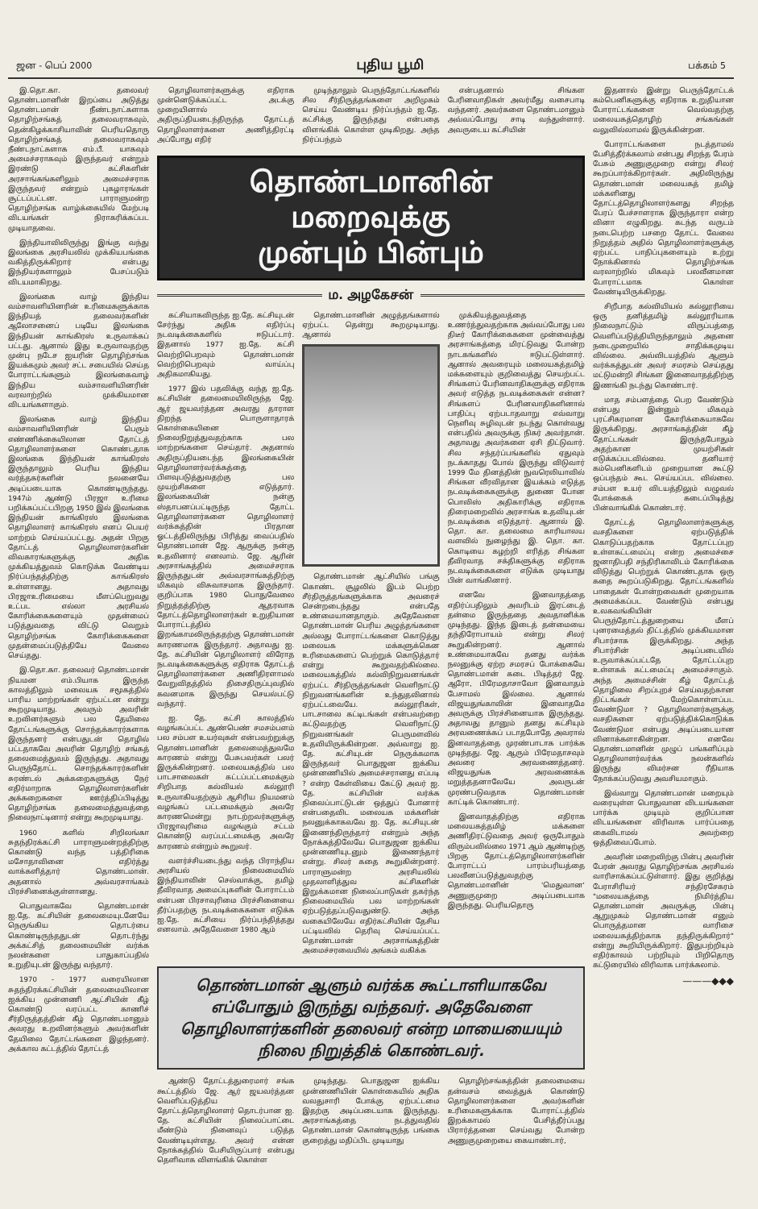ஜன - பெப் 2000 புதிய பூமி பக்கம் 5
இ.தொ.கா. தலைவர் தொண்டமானின் இறப்பை அடுத்து தொண்டமான் நீண்டநாட்களாக தொழிற்சங்கத் தலைவராகவும், தென்கிழக்காசியாவின் பெரியதொரு தொழிற்சங்கத் தலைவராகவும் நீண்டநாட்களாக எம்.பீ. யாகவும் அமைச்சராகவும் இருந்தவர் என்றும் இரண்டு கட்சிகளின் அரசாங்கங்களிலும் அமைச்சராக இருந்தவர் என்றும் புகழாரங்கள் சூட்டப்பட்டன. பாராளுமன்ற தொழிற்சங்க வாழ்க்கையில் மேற்படி விடயங்கள் நிராகரிக்கப்பட முடியாதவை.
இந்தியாவிலிருந்து இங்கு வந்து இலங்கை அரசியலில் முக்கியபங்கை வகித்திருக்கிறார் என்பது இந்தியர்களாலும் பேசப்படும் விடயமாகிறது.
இலங்கை வாழ் இந்திய வம்சாவளியினரின் உரிமைகளுக்காக இந்தியத் தலைவர்களின் ஆலோசனைப் படியே இலங்கை இந்தியன் காங்கிரஸ் உருவாக்கப் பட்டது. ஆனால் இது உருவாவதற்கு முன்பு நடேச ஐயரின் தொழிற்சங்க இயக்கமும் அவர் சட்ட சபையில் செய்த போராட்டங்களும் இலங்கைவாழ் இந்திய வம்சாவளியினரின் வரலாற்றில் முக்கியமான விடயங்களாகும்.
இலங்கை வாழ் இந்திய வம்சாவளியினரின் பெரும் எண்ணிக்கையிலான தோட்டத் தொழிலாளர்களை கொண்டதாக இலங்கை இந்தியன் காங்கிரஸ் இருந்தாலும் பெரிய இந்திய வர்த்தகர்களின் நலனையே அடிப்படையாக கொண்டிருந்தது. 1947ம் ஆண்டு பிரஜா உரிமை பறிக்கப்பட்டபிறகு 1950 இல் இலங்கை இந்தியன் காங்கிரஸ் இலங்கை தொழிலாளர் காங்கிரஸ் எனப் பெயர் மாற்றம் செய்யப்பட்டது. அதன் பிறகு தோட்டத் தொழிலாளர்களின் விவகாரங்களுக்கு அதிக முக்கியத்துவம் கொடுக்க வேண்டிய நிர்ப்பந்தத்திற்கு காங்கிரஸ் உள்ளானது. அதாவது பிரஜாஉரிமையை மீளப்பெறுவது உட்பட எல்லா அரசியல் கோரிக்கைகளையும் முதன்மைப் படுத்துவதை விட்டு வெறும் தொழிற்சங்க கோரிக்கைகளை முதன்மைப்படுத்தியே வேலை செய்தது.
இ.தொ.கா. தலைவர் தொண்டமான் நியமன எம்.பியாக இருந்த காலத்திலும் மலையக சமூகத்தில் பாரிய மாற்றங்கள் ஏற்பட்டன என்று கூறமுடியாது. அவரும் அவரின் உறவினர்களும் பல தேயிலை தோட்டங்களுக்கு சொந்தக்காரர்களாக இருந்தனர் என்பதுடன் தொழில் பட்டதாகவே அவரின் தொழிற் சங்கத் தலைமைத்துவம் இருந்தது. அதாவது பெருந்தோட்ட சொந்தக்காரர்களின் சுரண்டல் அக்கறைகளுக்கு நேர் எதிர்மாறாக தொழிலாளர்களின் அக்கறைகளை ஊர்த்திப்பிடித்து தொழிற்சங்க தலைமைத்துவத்தை நிலைநாட்டினார் என்று கூறமுடியாது.
1960 களில் சிறிலங்கா சுதந்திரக்கட்சி பாராளுமன்றத்திற்கு கொண்டு வந்த பத்திரிகை மசோதாவினை எதிர்த்து வாக்களித்தார் தொண்டமான். அதனால் அவ்வரசாங்கம் பிரச்சினைக்குள்ளானது.
பொதுவாகவே தொண்டமான் ஐ.தே. கட்சியின் தலைமையுடனேயே நெருங்கிய தொடர்பை கொண்டிருந்ததுடன் தொடர்ந்து அக்கட்சித் தலைமையின் வர்க்க நலன்களை பாதுகாப்பதில் உறுதியுடன் இருந்து வந்தார்.
1970 - 1977 வரையிலான சுதந்திரக்கட்சியின் தலைமையிலான ஐக்கிய முன்னணி ஆட்சியின் கீழ் கொண்டு வரப்பட்ட காணிச் சீர்திருத்தத்தின் கீழ் தொண்டமானும் அவரது உறவினர்களும் அவர்களின் தேயிலை தோட்டங்களை இழந்தனர். அக்கால கட்டத்தில் தோட்டத்
தொழிலாளர்களுக்கு எதிராக முன்னெடுக்கப்பட்ட அடக்கு முறையினால் அதிருப்தியடைந்திருந்த தோட்டத் தொழிலாளர்களை அணித்திரட்டி அப்போது எதிர்
முடிந்தாலும் பெருந்தோட்டங்களில் சில சீர்திருத்தங்களை அறிமுகம் செய்ய வேண்டிய நிர்ப்பந்தம் ஐ.தே. கட்சிக்கு இருந்தது என்பதை விளங்கிக் கொள்ள முடிகிறது. அந்த நிர்ப்பந்தம்
என்பதனால் சிங்கள பேரினவாதிகள் அவர்மீது வசைபாடி வந்தனர். அவர்களை தொண்டமானும் அவ்வப்போது சாடி வந்துள்ளார். அவருடைய கட்சியின்
தொண்டமானின் மறைவுக்கு
முன்பும் பின்பும்
ம. அழகேசன்
கட்சியாகவிருந்த ஐ.தே. கட்சியுடன் சேர்ந்து அதிக எதிர்ப்பு நடவடிக்கைகளில் ஈடுபட்டார். இதனால் 1977 ஐ.தே. கட்சி வெற்றிபெறவும் தொண்டமான் வெற்றிபெறவும் வாய்ப்பு அதிகமாகியது.
1977 இல் பதவிக்கு வந்த ஐ.தே. கட்சியின் தலைமையிலிருந்த ஜே. ஆர் ஜயவர்த்தன அவரது தாராள திறந்த பொருளாதாரக் கொள்கையினை நிலைநிறுத்துவதற்காக பல மாற்றங்களை செய்தார். அதனால் அதிருப்தியடைந்த இலங்கையின் தொழிலாளர்வர்க்கத்தை பிளவுபடுத்துவதற்கு பல முயற்சிகளை எடுத்தார். இலங்கையின் நன்கு ஸ்தாபனப்பட்டிருந்த தோட்ட தொழிலாளர்களை தொழிலாளர் வர்க்கத்தின் பிரதான ஓட்டத்திலிருந்து பிரித்து வைப்பதில் தொண்டமான் ஜே. ஆருக்கு நன்கு உதவினார் எனலாம். ஜே. ஆரின் அரசாங்கத்தில் அமைச்சராக இருந்ததுடன் அவ்வரசாங்கத்திற்கு மிகவும் விசுவாசமாக இருந்தார். குறிப்பாக 1980 பொதுவேலை நிறுத்தத்திற்கு ஆதரவாக தோட்டத்தொழிலாளர்கள் உறுதியான போராட்டத்தில் இறங்காமலிருந்ததற்கு தொண்டமான் காரணமாக இருந்தார். அதாவது ஐ. தே. கட்சியின் தொழிலாளர் விரோத நடவடிக்கைகளுக்கு எதிராக தோட்டத் தொழிலாளர்களை அணிதிரளாமல் வேறுவிதத்தில் திசைதிருப்புவதில் கவனமாக இருந்து செயல்பட்டு வந்தார்.
ஐ. தே. கட்சி காலத்தில் வழங்கப்பட்ட ஆண்பெண் சமசம்பளம் பல சம்பள உயர்வுகள் என்பவற்றுக்கு தொண்டமானின் தலைமைத்துவமே காரணம் என்று பேசுபவர்கள் பலர் இருக்கின்றனர். மலையகத்தில் பல பாடசாலைகள் கட்டப்பட்டமைக்கும் சிறிபாத கல்வியல் கல்லூரி உருவாகியதற்கும் ஆசிரிய நியமனம் வழங்கப் பட்டமைக்கும் அவரே காரணமென்று நாடற்றவர்களுக்கு பிரஜாவுரிமை வழங்கும் சட்டம் கொண்டு வரப்பட்டமைக்கு அவரே காரணம் என்றும் கூறுவர்.
வளர்ச்சியடைந்து வந்த பிராந்திய அரசியல் நிலைமையில் இந்தியாவின் செல்வாக்கு, தமிழ் தீவிரவாத அமைப்புகளின் போராட்டம் என்பன பிரசாவுரிமை பிரச்சினையை தீர்ப்பதற்கு நடவடிக்கைகளை எடுக்க ஐ.தே. கட்சியை நிர்ப்பந்தித்தது எனலாம். அதேவேளை 1980 ஆம்
தொண்டமானின் அழுத்தங்களால் ஏற்பட்ட தென்று கூறமுடியாது. ஆனால்
தொண்டமான் ஆட்சியில் பங்கு கொண்ட சூழலில் இடம் பெற்ற சீர்திருத்தங்களுக்காக அவரைச் சென்றடைந்தது என்பதே உண்மையானதாகும். அதேவேளை தொண்டமான் பெரிய அழுத்தங்களை அல்லது போராட்டங்களை கொடுத்து மலையக மக்களுக்கென உரிமைகளைப் பெற்றுக் கொடுத்தார் என்று கூறுவதற்கில்லை. மலையகத்தில் கல்விநிறுவனங்கள் ஏற்பட்ட சீர்திருத்தங்கள் வெளிநாட்டு நிறுவனங்களின் உந்துதலினால் ஏற்பட்டவையே. கல்லூரிகள், பாடசாலை கட்டிடங்கள் என்பவற்றை கட்டுவதற்கு வெளிநாட்டு நிறுவனங்கள் பெருமளவில் உதவியிருக்கின்றன. அவ்வாறு ஐ. தே. கட்சியுடன் நெருக்கமாக இருந்தவர் பொதுஜன ஐக்கிய முன்னணியில் அமைச்சரானது எப்படி ? என்ற கேள்வியை கேட்டு அவர் ஐ. தே. கட்சியின் வர்க்க நிலைப்பாட்டுடன் ஒத்துப் போனார் என்பதைவிட மலையக மக்களின் நலனுக்காகவவே ஐ. தே. கட்சியுடன் இணைந்திருந்தார் என்றும் அந்த நோக்கத்திலேயே பொதுஜன ஐக்கிய முன்னணியுடனும் இணைந்தார் என்று. சிலர் கதை கூறுகின்றனர். பாராளுமன்ற அரசியலில் முதலாளித்துவ கட்சிகளின் இறுக்கமான நிலைப்பாடுகள் தகர்ந்த நிலைமையில் பல மாற்றங்கள் ஏற்படுத்தப்படுவதுண்டு. அந்த வகையிலேயே எதிர்கட்சியின் தேசிய பட்டியலில் தெரிவு செய்யப்பட்ட தொண்டமான் அரசாங்கத்தின் அமைச்சரவையில் அங்கம் வகிக்க
முக்கியத்துவத்தை உணர்த்துவதற்காக அவ்வப்போது பல திடீர் கோரிக்கைகளை முன்வைத்து அரசாங்கத்தை மிரட்டுவது போன்ற நாடகங்களில் ஈடுபட்டுள்ளார். ஆனால் அவரையும் மலையகத்தமிழ் மக்களையும் குறிவைத்து செயற்பட்ட சிங்களப் பேரினவாதிகளுக்கு எதிராக அவர் எடுத்த நடவடிக்கைகள் என்ன? சிங்களப் பேரினவாதிகளினால் பாதிப்பு ஏற்படாதவாறு எவ்வாறு நெளிவு சுழிவுடன் நடந்து கொள்வது என்பதில் அவருக்கு நிகர் அவர்தான். அதாவது அவர்களை ஏசி திட்டுவார். சில சந்தர்ப்பங்களில் ஏதுவும் நடக்காதது போல் இருந்து விடுவார் 1999 மே தினத்தின் நுவரெலியாவில் சிங்கள வீரவிதான இயக்கம் எடுத்த நடவடிக்கைகளுக்கு துணை போன பொலிஸ் அதிகாரிக்கு எதிராக திரைமறைவில் அரசாங்க உதவியுடன் நடவடிக்கை எடுத்தார். ஆனால் இ. தொ. கா. தலைமை காரியாலய வளவில் நுழைந்து இ. தொ. கா. கொடியை கழற்றி எரித்த சிங்கள தீவிரவாத சக்திகளுக்கு எதிராக நடவடிக்கைகளை எடுக்க முடியாது பின் வாங்கினார்.
எனவே இனவாதத்தை எதிர்ப்பதிலும் அவரிடம் இரட்டைத் தன்மை இருந்ததை அவதானிக்க முடிந்தது. இந்த இடைத் தன்மையை தந்திரோபாயம் என்று சிலர் கூறுகின்றனர். ஆனால் உண்மையாகவே தனது வர்க்க நலனுக்கு ஏற்ற சமரசப் போக்கையே தொண்டமான் கடை பிடித்தர் ஜே. ஆரோ, பிரேமதாசாவோ இனவாதம் பேசாமல் இல்லை. ஆனால் விஜயதுங்காவின் இனவாதமே அவருக்கு பிரச்சினையாக இருந்தது. அதாவது தானும் தனது கட்சியும் அரவணைக்கப் படாதபோதே அவரால் இனவாதத்தை முரண்பாடாக பார்க்க முடிந்தது. ஜே. ஆரும் பிரேமதாசவும் அவரை அரவணைத்தனர். விஜயதுங்க அரவணைக்க மறுத்ததனாலேயே அவருடன் முரண்படுவதாக தொண்டமான் காட்டிக் கொண்டார்.
இனவாதத்திற்கு எதிராக மலையகத்தமிழ் மக்களை அணிதிரட்டுவதை அவர் ஒருபோதும் விரும்பவில்லை 1971 ஆம் ஆண்டிற்கு பிறகு தோட்டத்தொழிலாளர்களின் போராட்டப் பாரம்பரியத்தை பலவீனப்படுத்துவதற்கு தொண்டமானின் 'மெதுவான' அணுகுமுறை அடிப்படையாக இருந்தது. பெரியதொரு
தொண்டமான் ஆளும் வர்க்க கூட்டாளியாகவே எப்போதும் இருந்து வந்தவர். அதேவேளை தொழிலாளர்களின் தலைவர் என்ற மாயையையும் நிலை நிறுத்திக் கொண்டவர்.
ஆண்டு தோட்டத்துரைமார் சங்க கூட்டத்தில் ஜே. ஆர் ஜயவர்த்தன வெளிப்படுத்திய தோட்டத்தொழிலாளர் தொடர்பான ஐ. தே. கட்சியின் நிலைப்பாட்டை மீண்டும் நினைவுப் படுத்த வேண்டியுள்ளது. அவர் என்ன நோக்கத்தில் பேசியிருப்பார் என்பது தெளிவாக விளங்கிக் கொள்ள
முடிந்தது. பொதுஜன ஐக்கிய முன்னணியின் கொள்கையில் அதிக வலதுசாரி போக்கு ஏற்பட்டமை இதற்கு அடிப்படையாக இருந்தது. அரசாங்கத்தை நடத்துவதில் தொண்டமான் கொண்டிருந்த பங்கை குறைத்து மதிப்பிட முடியாது
தொழிற்சங்கத்தின் தலைமையை தன்வசம் வைத்துக் கொண்டு தொழிலாளர்களை அவர்களின் உரிமைகளுக்காக போராட்டத்தில் இறக்காமல் பேசித்தீர்ப்பது பிரார்த்தனை செய்வது போன்ற அணுகுமுறையை கையாண்டார்,
இதனால் இன்று பெருந்தோட்டக் கம்பெனிகளுக்கு எதிராக உறுதியான போராட்டங்களை வெல்வதற்கு மலையகத்தொழிற் சங்கங்கள் வலுவில்லாமல் இருக்கின்றன.
போராட்டங்களை நடத்தாமல் பேசித்தீர்க்கலாம் என்பது சிறந்த பேரம் பேசும் அணுகுமுறை என்று சிலர் கூறப்பார்க்கிறார்கள். அதிலிருந்து தொண்டமான் மலையகத் தமிழ் மக்களினது தோட்டத்தொழிலாளர்களது சிறந்த பேரப் பேச்சாளராக இருந்தாரா என்ற வினா எழுகிறது. கடந்த வருடம் நடைபெற்ற பசறை தோட்ட வேலை நிறுத்தம் அதில் தொழிலாளர்களுக்கு ஏற்பட்ட பாதிப்புகளையும் உற்று நோக்கினால் தொழிற்சங்க வரலாற்றில் மிகவும் பலவீனமான போராட்டமாக கொள்ள வேண்டியிருக்கிறது.
சிறீபாத கல்வியியல் கல்லூரியை ஒரு தனித்தமிழ் கல்லூரியாக நிலைநாட்டும் விருப்பத்தை வெளிப்படுத்தியிருந்தாலும் அதனை நடைமுறையில் சாதிக்கமுடிய வில்லை. அவ்விடயத்தில் ஆளும் வர்க்கத்துடன் அவர் சமரசம் செய்தது மட்டுமன்றி சிங்கள இனைவாதத்திற்கு இணங்கி நடந்து கொண்டார்.
மாத சம்பளத்தை பெற வேண்டும் என்பது இன்னும் மிகவும் புரட்சிகரமான கோரிக்கையாகவே இருக்கிறது. அரசாங்கத்தின் கீழ் தோட்டங்கள் இருந்தபோதும் அதற்கான முயற்சிகள் எடுக்கப்படவில்லை. தனியார் கம்பெனிகளிடம் முறையான கூட்டு ஒப்பந்தம் கூட செய்யப்பட வில்லை. சம்பள உயர் விடயத்திலும் வழுவல் போக்கைக் கடைப்பிடித்து பின்வாங்கிக் கொண்டார்.
தோட்டத் தொழிலாளர்களுக்கு வசதிகளை ஏற்படுத்திக் கொடுப்பதற்காக தோட்டப்புற உள்ளகட்டமைப்பு என்ற அமைச்சை ஜனாதிபதி சந்திரிகாவிடம் கோரிக்கை விடுத்து பெற்றுக் கொண்டதாக ஒரு கதை கூறப்படுகிறது. தோட்டங்களில் பாதைகள் போன்றவைகள் முறையாக அமைக்கப்பட வேண்டும் என்பது உலகவங்கியின் பெருந்தோட்டத்துறையை மீளப் புனரமைத்தல் திட்டத்தில் முக்கியமான சிபார்சாக இருக்கிறது. அந்த சிபார்சின் அடிப்படையில் உருவாக்கப்பட்டதே தோட்டப்புற உள்ளகக் கட்டமைப்பு அமைச்சாகும். அந்த அமைச்சின் கீழ் தோட்டத் தொழிலை சிறப்புறச் செய்வதற்கான திட்டங்கள் மேற்கொள்ளப்பட வேண்டுமா ? தொழிலாளர்களுக்கு வசதிகளை ஏற்படுத்திக்கொடுக்க வேண்டுமா என்பது அடிப்படையான வினாக்களாகின்றன. எனவே தொண்டமானின் முழுப் பங்களிப்பும் தொழிலாளர்வர்க்க நலன்களில் இருந்து விமர்சன ரீதியாக நோக்கப்படுவது அவசியமாகும்.
இவ்வாறு தொண்டமான் மறையும் வரையுள்ள பொதுவான விடயங்களை பார்க்க முடியும் குறிப்பான விடயங்களை விரிவாக பார்ப்பதை கைவிடாமல் அவற்றை ஒத்திவைப்போம்.
அவரின் மறைவிற்கு பின்பு அவரின் பேரன் அவரது தொழிற்சங்க அரசியல் வாரிசாக்கப்பட்டுள்ளார். இது குறித்து பேராசிரியர் சந்திரசேகரம் "மலையகத்தை நிமிர்த்திய தொண்டமான் அவருக்கு பின்பு ஆறுமுகம் தொண்டமான் எனும் பொருத்தமான வாரிசை மலையகத்திற்காக தந்திருக்கிறார்" என்று கூறியிருக்கிறார். இதுபற்றியும் எதிர்காலம் பற்றியும் பிறிதொரு கட்டுரையில் விரிவாக பார்க்கலாம்.
———◆◆◆